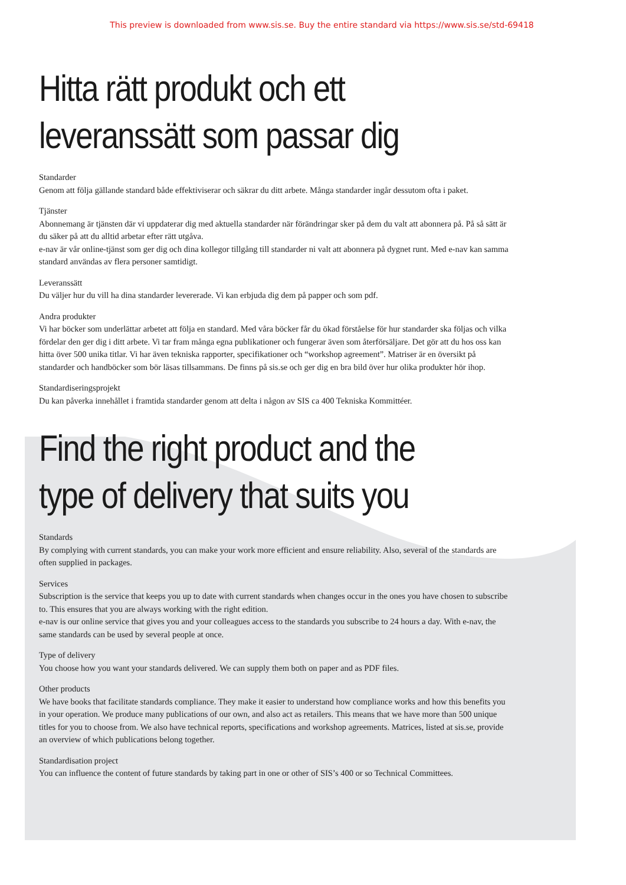This preview is downloaded from www.sis.se. Buy the entire standard via https://www.sis.se/std-69418
Hitta rätt produkt och ett
leveranssätt som passar dig
Standarder
Genom att följa gällande standard både effektiviserar och säkrar du ditt arbete. Många standarder ingår dessutom ofta i paket.
Tjänster
Abonnemang är tjänsten där vi uppdaterar dig med aktuella standarder när förändringar sker på dem du valt att abonnera på. På så sätt är du säker på att du alltid arbetar efter rätt utgåva.
e-nav är vår online-tjänst som ger dig och dina kollegor tillgång till standarder ni valt att abonnera på dygnet runt. Med e-nav kan samma standard användas av flera personer samtidigt.
Leveranssätt
Du väljer hur du vill ha dina standarder levererade. Vi kan erbjuda dig dem på papper och som pdf.
Andra produkter
Vi har böcker som underlättar arbetet att följa en standard. Med våra böcker får du ökad förståelse för hur standarder ska följas och vilka fördelar den ger dig i ditt arbete. Vi tar fram många egna publikationer och fungerar även som återförsäljare. Det gör att du hos oss kan hitta över 500 unika titlar. Vi har även tekniska rapporter, specifikationer och “workshop agreement”. Matriser är en översikt på standarder och handböcker som bör läsas tillsammans. De finns på sis.se och ger dig en bra bild över hur olika produkter hör ihop.
Standardiseringsprojekt
Du kan påverka innehållet i framtida standarder genom att delta i någon av SIS ca 400 Tekniska Kommittéer.
Find the right product and the
type of delivery that suits you
Standards
By complying with current standards, you can make your work more efficient and ensure reliability. Also, several of the standards are often supplied in packages.
Services
Subscription is the service that keeps you up to date with current standards when changes occur in the ones you have chosen to subscribe to. This ensures that you are always working with the right edition.
e-nav is our online service that gives you and your colleagues access to the standards you subscribe to 24 hours a day. With e-nav, the same standards can be used by several people at once.
Type of delivery
You choose how you want your standards delivered. We can supply them both on paper and as PDF files.
Other products
We have books that facilitate standards compliance. They make it easier to understand how compliance works and how this benefits you in your operation. We produce many publications of our own, and also act as retailers. This means that we have more than 500 unique titles for you to choose from. We also have technical reports, specifications and workshop agreements. Matrices, listed at sis.se, provide an overview of which publications belong together.
Standardisation project
You can influence the content of future standards by taking part in one or other of SIS’s 400 or so Technical Committees.